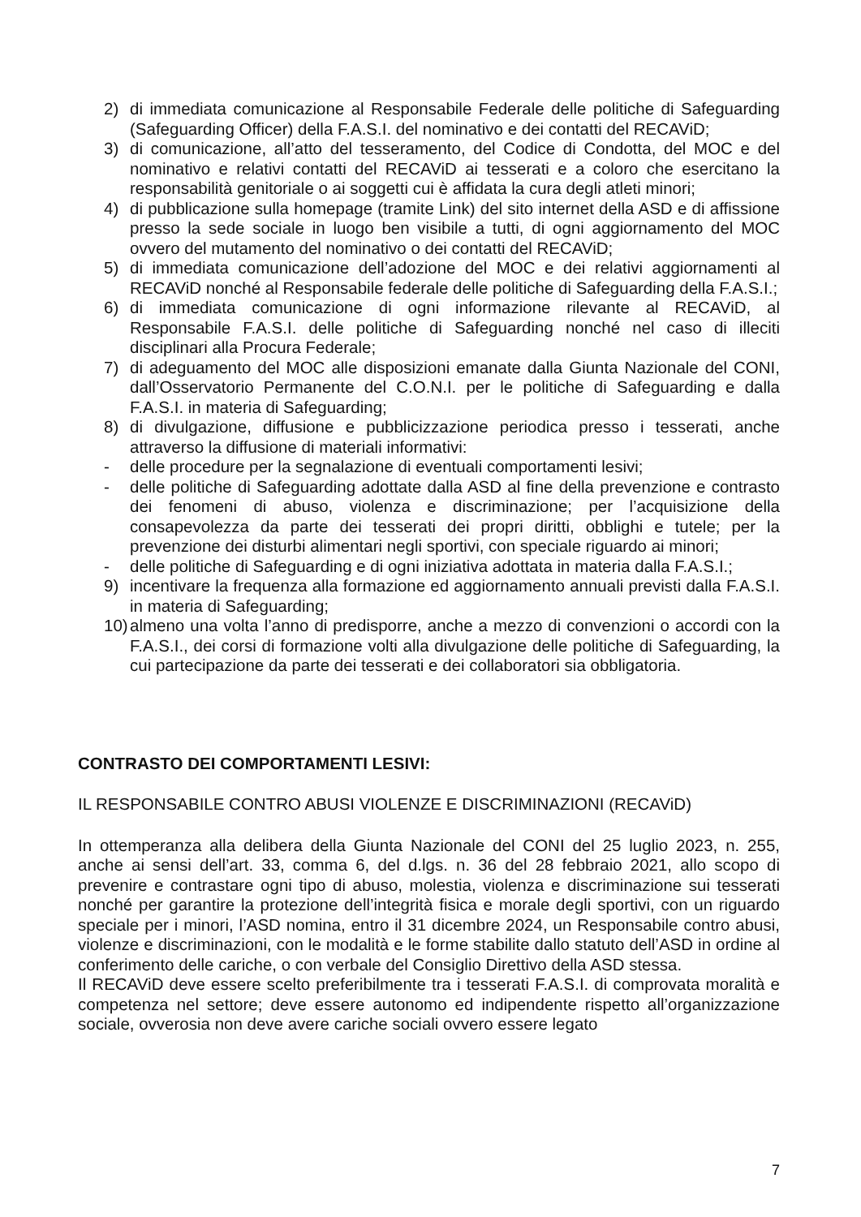2) di immediata comunicazione al Responsabile Federale delle politiche di Safeguarding (Safeguarding Officer) della F.A.S.I. del nominativo e dei contatti del RECAViD;
3) di comunicazione, all’atto del tesseramento, del Codice di Condotta, del MOC e del nominativo e relativi contatti del RECAViD ai tesserati e a coloro che esercitano la responsabilità genitoriale o ai soggetti cui è affidata la cura degli atleti minori;
4) di pubblicazione sulla homepage (tramite Link) del sito internet della ASD e di affissione presso la sede sociale in luogo ben visibile a tutti, di ogni aggiornamento del MOC ovvero del mutamento del nominativo o dei contatti del RECAViD;
5) di immediata comunicazione dell’adozione del MOC e dei relativi aggiornamenti al RECAViD nonché al Responsabile federale delle politiche di Safeguarding della F.A.S.I.;
6) di immediata comunicazione di ogni informazione rilevante al RECAViD, al Responsabile F.A.S.I. delle politiche di Safeguarding nonché nel caso di illeciti disciplinari alla Procura Federale;
7) di adeguamento del MOC alle disposizioni emanate dalla Giunta Nazionale del CONI, dall’Osservatorio Permanente del C.O.N.I. per le politiche di Safeguarding e dalla F.A.S.I. in materia di Safeguarding;
8) di divulgazione, diffusione e pubblicizzazione periodica presso i tesserati, anche attraverso la diffusione di materiali informativi:
- delle procedure per la segnalazione di eventuali comportamenti lesivi;
- delle politiche di Safeguarding adottate dalla ASD al fine della prevenzione e contrasto dei fenomeni di abuso, violenza e discriminazione; per l’acquisizione della consapevolezza da parte dei tesserati dei propri diritti, obblighi e tutele; per la prevenzione dei disturbi alimentari negli sportivi, con speciale riguardo ai minori;
- delle politiche di Safeguarding e di ogni iniziativa adottata in materia dalla F.A.S.I.;
9) incentivare la frequenza alla formazione ed aggiornamento annuali previsti dalla F.A.S.I. in materia di Safeguarding;
10) almeno una volta l’anno di predisporre, anche a mezzo di convenzioni o accordi con la F.A.S.I., dei corsi di formazione volti alla divulgazione delle politiche di Safeguarding, la cui partecipazione da parte dei tesserati e dei collaboratori sia obbligatoria.
CONTRASTO DEI COMPORTAMENTI LESIVI:
IL RESPONSABILE CONTRO ABUSI VIOLENZE E DISCRIMINAZIONI (RECAViD)
In ottemperanza alla delibera della Giunta Nazionale del CONI del 25 luglio 2023, n. 255, anche ai sensi dell’art. 33, comma 6, del d.lgs. n. 36 del 28 febbraio 2021, allo scopo di prevenire e contrastare ogni tipo di abuso, molestia, violenza e discriminazione sui tesserati nonché per garantire la protezione dell’integrità fisica e morale degli sportivi, con un riguardo speciale per i minori, l’ASD nomina, entro il 31 dicembre 2024, un Responsabile contro abusi, violenze e discriminazioni, con le modalità e le forme stabilite dallo statuto dell’ASD in ordine al conferimento delle cariche, o con verbale del Consiglio Direttivo della ASD stessa.
Il RECAViD deve essere scelto preferibilmente tra i tesserati F.A.S.I. di comprovata moralità e competenza nel settore; deve essere autonomo ed indipendente rispetto all’organizzazione sociale, ovverosia non deve avere cariche sociali ovvero essere legato
7